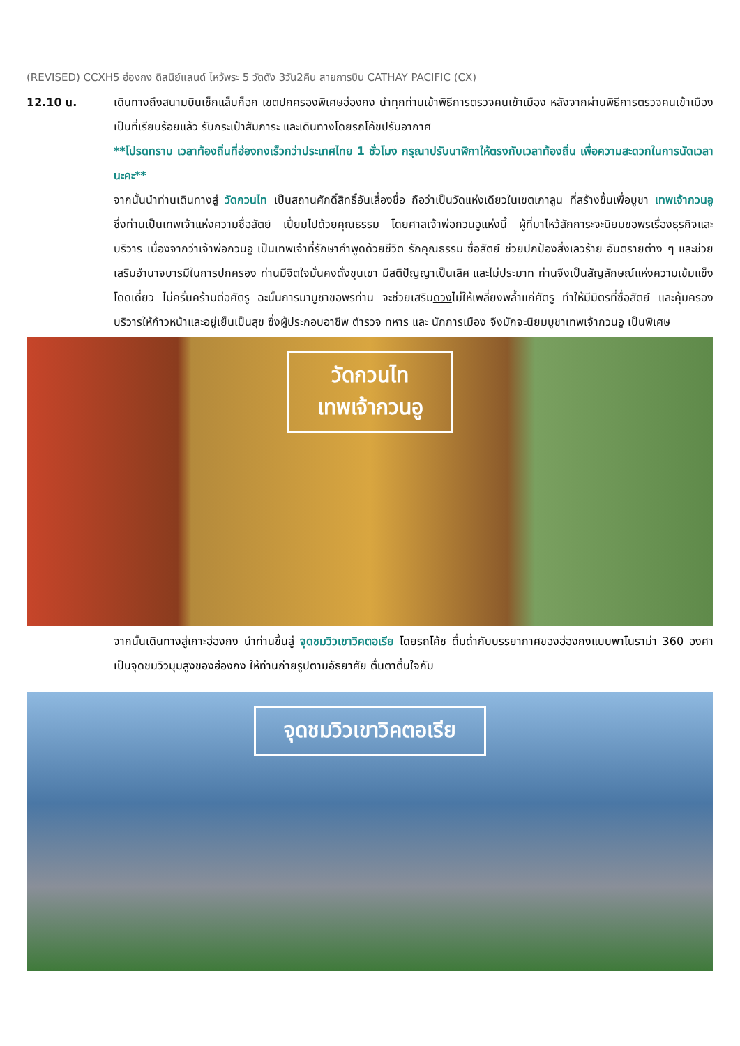(REVISED) CCXH5 ฮ่องกง ดิสนีย์แลนด์ ไหว้พระ 5 วัดดัง 3วัน2คืน สายการบิน CATHAY PACIFIC (CX)
12.10 น. เดินทางถึงสนามบินเช็กแล็บก็อก เขตปกครองพิเศษฮ่องกง นำทุกท่านเข้าพิธีการตรวจคนเข้าเมือง หลังจากผ่านพิธีการตรวจคนเข้าเมืองเป็นที่เรียบร้อยแล้ว รับกระเป๋าสัมภาระ และเดินทางโดยรถโค้ชปรับอากาศ
**โปรดทราบ เวลาท้องถิ่นที่ฮ่องกงเร็วกว่าประเทศไทย 1 ชั่วโมง กรุณาปรับนาฬิกาให้ตรงกับเวลาท้องถิ่น เพื่อความสะดวกในการนัดเวลานะคะ**
จากนั้นนำท่านเดินทางสู่ วัดกวนไท เป็นสถานศักดิ์สิทธิ์อันเลื่องชื่อ ถือว่าเป็นวัดแห่งเดียวในเขตเกาลูน ที่สร้างขึ้นเพื่อบูชา เทพเจ้ากวนอู ซึ่งท่านเป็นเทพเจ้าแห่งความซื่อสัตย์ เปี่ยมไปด้วยคุณธรรม โดยศาลเจ้าพ่อกวนอูแห่งนี้ ผู้ที่มาไหว้สักการะจะนิยมขอพรเรื่องธุรกิจและบริวาร เนื่องจากว่าเจ้าพ่อกวนอู เป็นเทพเจ้าที่รักษาคำพูดด้วยชีวิต รักคุณธรรม ซื่อสัตย์ ช่วยปกป้องสิ่งเลวร้าย อันตรายต่าง ๆ และช่วยเสริมอำนาจบารมีในการปกครอง ท่านมีจิตใจมั่นคงดั่งขุนเขา มีสติปัญญาเป็นเลิศ และไม่ประมาท ท่านจึงเป็นสัญลักษณ์แห่งความเข้มแข็งโดดเดี่ยว ไม่ครั่นคร้ามต่อศัตรู ฉะนั้นการมาบูชาขอพรท่าน จะช่วยเสริมดวงไม่ให้เพลี่ยงพล้ำแก่ศัตรู ทำให้มีมิตรที่ซื่อสัตย์ และคุ้มครองบริวารให้ก้าวหน้าและอยู่เย็นเป็นสุข ซึ่งผู้ประกอบอาชีพ ตำรวจ ทหาร และ นักการเมือง จึงมักจะนิยมบูชาเทพเจ้ากวนอู เป็นพิเศษ
วัดกวนไท
เทพเจ้ากวนอู
จากนั้นเดินทางสู่เกาะฮ่องกง นำท่านขึ้นสู่ จุดชมวิวเขาวิคตอเรีย โดยรถโค้ช ดื่มด่ำกับบรรยากาศของฮ่องกงแบบพาโนราม่า 360 องศา เป็นจุดชมวิวมุมสูงของฮ่องกง ให้ท่านถ่ายรูปตามอัธยาศัย ตื่นตาตื่นใจกับ
จุดชมวิวเขาวิคตอเรีย